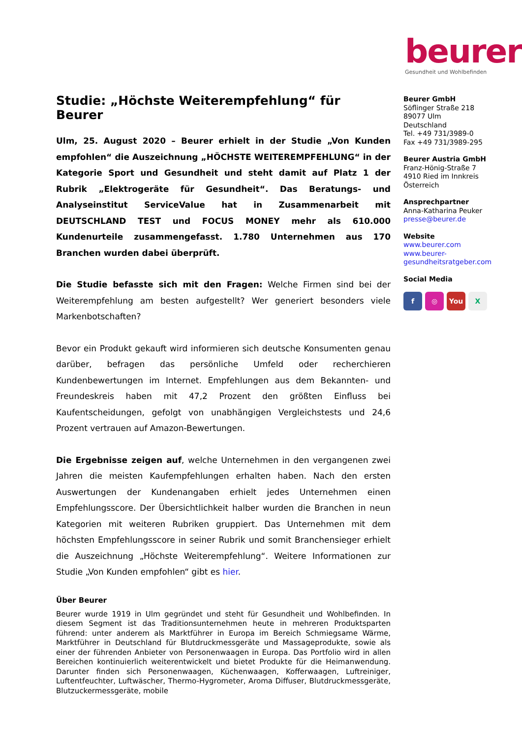beurer
Gesundheit und Wohlbefinden
Studie: „Höchste Weiterempfehlung“ für Beurer
Ulm, 25. August 2020 – Beurer erhielt in der Studie „Von Kunden empfohlen“ die Auszeichnung „HÖCHSTE WEITEREMPFEHLUNG“ in der Kategorie Sport und Gesundheit und steht damit auf Platz 1 der Rubrik „Elektrogeräte für Gesundheit“. Das Beratungs- und Analyseinstitut ServiceValue hat in Zusammenarbeit mit DEUTSCHLAND TEST und FOCUS MONEY mehr als 610.000 Kundenurteile zusammengefasst. 1.780 Unternehmen aus 170 Branchen wurden dabei überprüft.
Die Studie befasste sich mit den Fragen: Welche Firmen sind bei der Weiterempfehlung am besten aufgestellt? Wer generiert besonders viele Markenbotschaften?
Bevor ein Produkt gekauft wird informieren sich deutsche Konsumenten genau darüber, befragen das persönliche Umfeld oder recherchieren Kundenbewertungen im Internet. Empfehlungen aus dem Bekannten- und Freundeskreis haben mit 47,2 Prozent den größten Einfluss bei Kaufentscheidungen, gefolgt von unabhängigen Vergleichstests und 24,6 Prozent vertrauen auf Amazon-Bewertungen.
Die Ergebnisse zeigen auf, welche Unternehmen in den vergangenen zwei Jahren die meisten Kaufempfehlungen erhalten haben. Nach den ersten Auswertungen der Kundenangaben erhielt jedes Unternehmen einen Empfehlungsscore. Der Übersichtlichkeit halber wurden die Branchen in neun Kategorien mit weiteren Rubriken gruppiert. Das Unternehmen mit dem höchsten Empfehlungsscore in seiner Rubrik und somit Branchensieger erhielt die Auszeichnung „Höchste Weiterempfehlung“. Weitere Informationen zur Studie „Von Kunden empfohlen“ gibt es hier.
Über Beurer
Beurer wurde 1919 in Ulm gegründet und steht für Gesundheit und Wohlbefinden. In diesem Segment ist das Traditionsunternehmen heute in mehreren Produktsparten führend: unter anderem als Marktführer in Europa im Bereich Schmiegsame Wärme, Marktführer in Deutschland für Blutdruckmessgeräte und Massageprodukte, sowie als einer der führenden Anbieter von Personenwaagen in Europa. Das Portfolio wird in allen Bereichen kontinuierlich weiterentwickelt und bietet Produkte für die Heimanwendung. Darunter finden sich Personenwaagen, Küchenwaagen, Kofferwaagen, Luftreiniger, Luftentfeuchter, Luftwäscher, Thermo-Hygrometer, Aroma Diffuser, Blutdruckmessgeräte, Blutzuckermessgeräte, mobile
Beurer GmbH
Söflinger Straße 218
89077 Ulm
Deutschland
Tel. +49 731/3989-0
Fax +49 731/3989-295
Beurer Austria GmbH
Franz-Hönig-Straße 7
4910 Ried im Innkreis
Österreich
Ansprechpartner
Anna-Katharina Peuker
presse@beurer.de
Website
www.beurer.com
www.beurer-
gesundheitsratgeber.com
Social Media
f ◎ You X